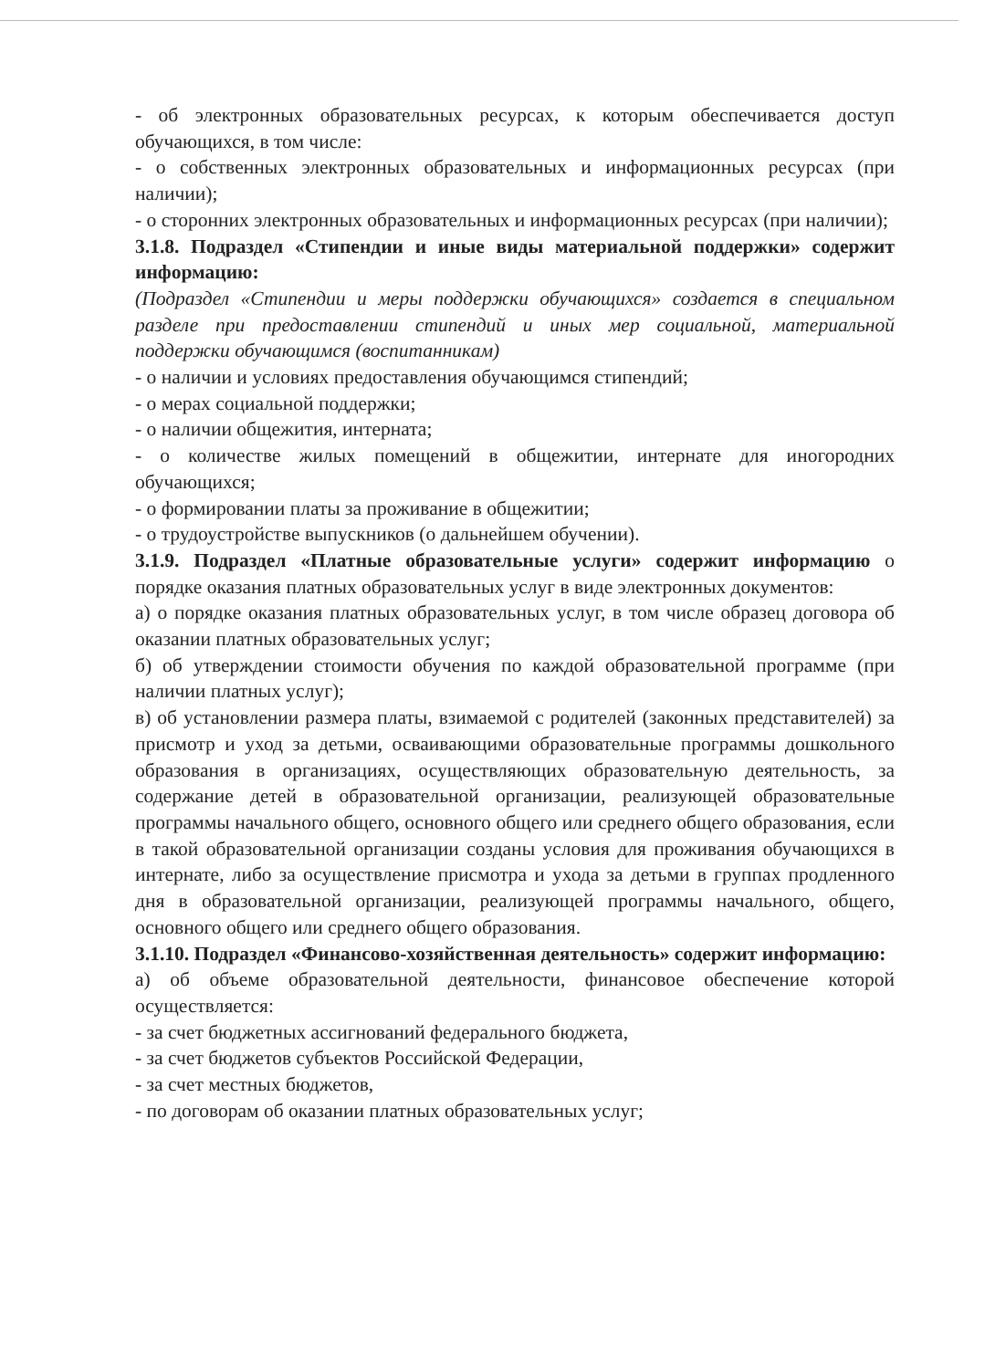- об электронных образовательных ресурсах, к которым обеспечивается доступ обучающихся, в том числе:
- о собственных электронных образовательных и информационных ресурсах (при наличии);
- о сторонних электронных образовательных и информационных ресурсах (при наличии);
3.1.8. Подраздел «Стипендии и иные виды материальной поддержки» содержит информацию:
(Подраздел «Стипендии и меры поддержки обучающихся» создается в специальном разделе при предоставлении стипендий и иных мер социальной, материальной поддержки обучающимся (воспитанникам)
- о наличии и условиях предоставления обучающимся стипендий;
- о мерах социальной поддержки;
- о наличии общежития, интерната;
- о количестве жилых помещений в общежитии, интернате для иногородних обучающихся;
- о формировании платы за проживание в общежитии;
- о трудоустройстве выпускников (о дальнейшем обучении).
3.1.9. Подраздел «Платные образовательные услуги» содержит информацию о порядке оказания платных образовательных услуг в виде электронных документов:
а) о порядке оказания платных образовательных услуг, в том числе образец договора об оказании платных образовательных услуг;
б) об утверждении стоимости обучения по каждой образовательной программе (при наличии платных услуг);
в) об установлении размера платы, взимаемой с родителей (законных представителей) за присмотр и уход за детьми, осваивающими образовательные программы дошкольного образования в организациях, осуществляющих образовательную деятельность, за содержание детей в образовательной организации, реализующей образовательные программы начального общего, основного общего или среднего общего образования, если в такой образовательной организации созданы условия для проживания обучающихся в интернате, либо за осуществление присмотра и ухода за детьми в группах продленного дня в образовательной организации, реализующей программы начального, общего, основного общего или среднего общего образования.
3.1.10. Подраздел «Финансово-хозяйственная деятельность» содержит информацию:
а) об объеме образовательной деятельности, финансовое обеспечение которой осуществляется:
- за счет бюджетных ассигнований федерального бюджета,
- за счет бюджетов субъектов Российской Федерации,
- за счет местных бюджетов,
- по договорам об оказании платных образовательных услуг;